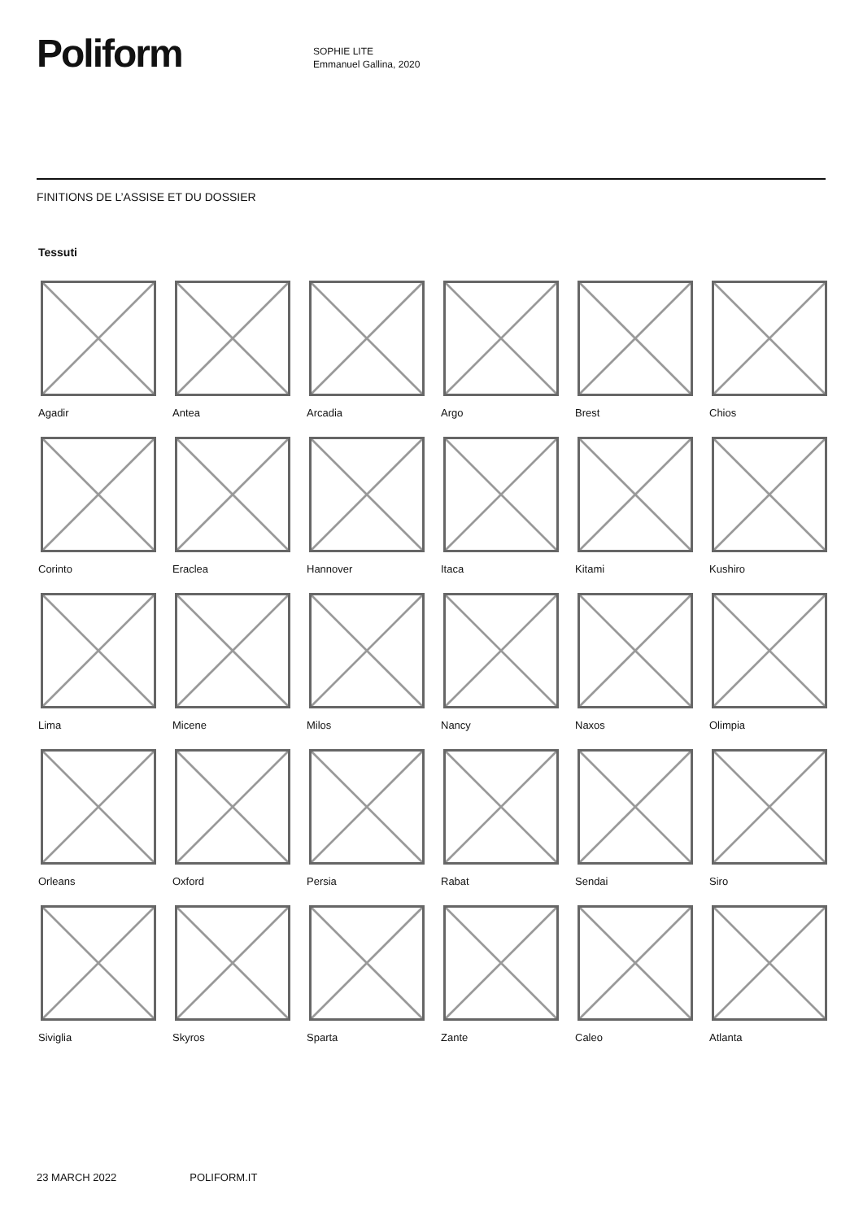Poliform
SOPHIE LITE
Emmanuel Gallina, 2020
FINITIONS DE L’ASSISE ET DU DOSSIER
Tessuti
Agadir
Antea
Arcadia
Argo
Brest
Chios
Corinto
Eraclea
Hannover
Itaca
Kitami
Kushiro
Lima
Micene
Milos
Nancy
Naxos
Olimpia
Orleans
Oxford
Persia
Rabat
Sendai
Siro
Siviglia
Skyros
Sparta
Zante
Caleo
Atlanta
23 MARCH 2022 POLIFORM.IT